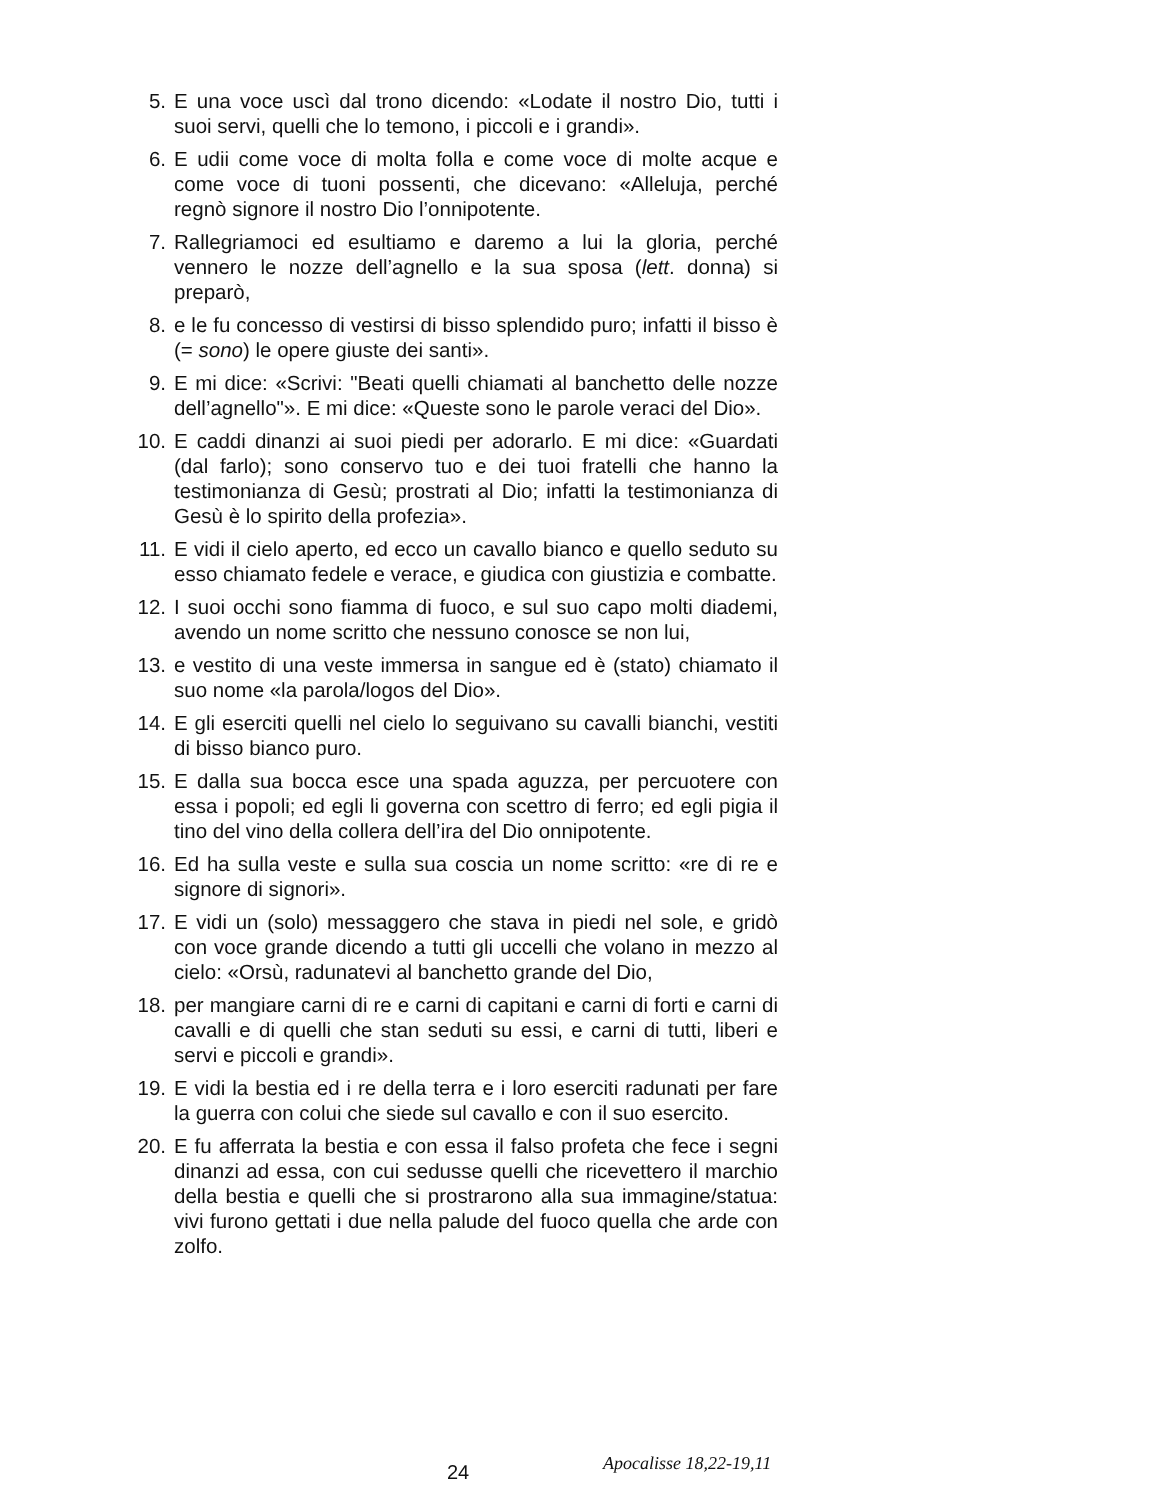5. E una voce uscì dal trono dicendo: «Lodate il nostro Dio, tutti i suoi servi, quelli che lo temono, i piccoli e i grandi».
6. E udii come voce di molta folla e come voce di molte acque e come voce di tuoni possenti, che dicevano: «Alleluja, perché regnò signore il nostro Dio l’onnipotente.
7. Rallegriamoci ed esultiamo e daremo a lui la gloria, perché vennero le nozze dell’agnello e la sua sposa (lett. donna) si preparò,
8. e le fu concesso di vestirsi di bisso splendido puro; infatti il bisso è (= sono) le opere giuste dei santi».
9. E mi dice: «Scrivi: "Beati quelli chiamati al banchetto delle nozze dell’agnello"». E mi dice: «Queste sono le parole veraci del Dio».
10. E caddi dinanzi ai suoi piedi per adorarlo. E mi dice: «Guardati (dal farlo); sono conservo tuo e dei tuoi fratelli che hanno la testimonianza di Gesù; prostrati al Dio; infatti la testimonianza di Gesù è lo spirito della profezia».
11. E vidi il cielo aperto, ed ecco un cavallo bianco e quello seduto su esso chiamato fedele e verace, e giudica con giustizia e combatte.
12. I suoi occhi sono fiamma di fuoco, e sul suo capo molti diademi, avendo un nome scritto che nessuno conosce se non lui,
13. e vestito di una veste immersa in sangue ed è (stato) chiamato il suo nome «la parola/logos del Dio».
14. E gli eserciti quelli nel cielo lo seguivano su cavalli bianchi, vestiti di bisso bianco puro.
15. E dalla sua bocca esce una spada aguzza, per percuotere con essa i popoli; ed egli li governa con scettro di ferro; ed egli pigia il tino del vino della collera dell’ira del Dio onnipotente.
16. Ed ha sulla veste e sulla sua coscia un nome scritto: «re di re e signore di signori».
17. E vidi un (solo) messaggero che stava in piedi nel sole, e gridò con voce grande dicendo a tutti gli uccelli che volano in mezzo al cielo: «Orsù, radunatevi al banchetto grande del Dio,
18. per mangiare carni di re e carni di capitani e carni di forti e carni di cavalli e di quelli che stan seduti su essi, e carni di tutti, liberi e servi e piccoli e grandi».
19. E vidi la bestia ed i re della terra e i loro eserciti radunati per fare la guerra con colui che siede sul cavallo e con il suo esercito.
20. E fu afferrata la bestia e con essa il falso profeta che fece i segni dinanzi ad essa, con cui sedusse quelli che ricevettero il marchio della bestia e quelli che si prostrarono alla sua immagine/statua: vivi furono gettati i due nella palude del fuoco quella che arde con zolfo.
24 Apocalisse 18,22-19,11